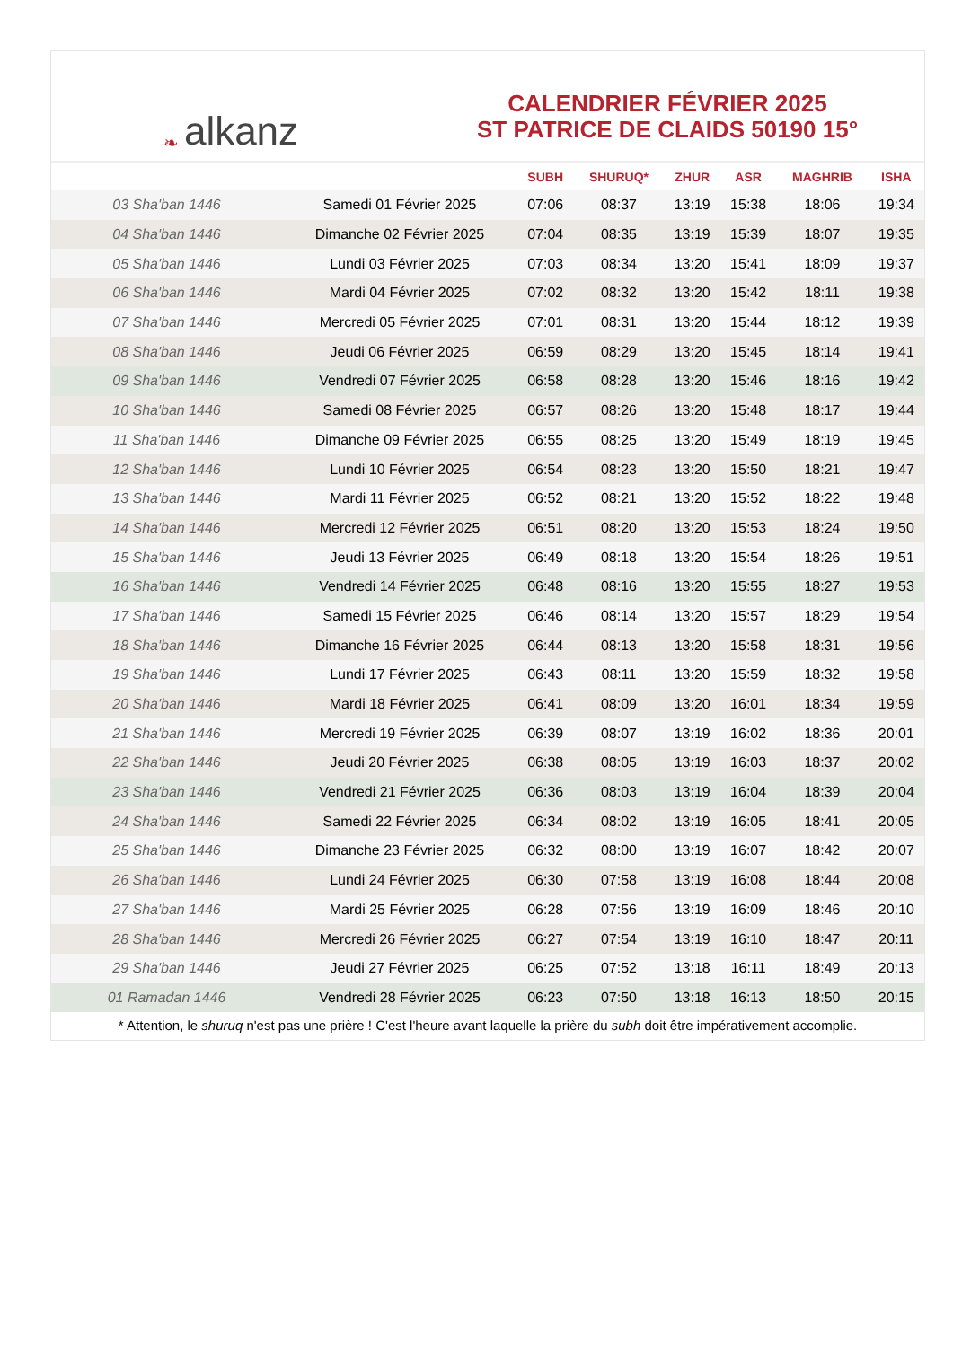❧ alkanz
CALENDRIER FÉVRIER 2025
ST PATRICE DE CLAIDS 50190 15°
| | | SUBH | SHURUQ* | ZHUR | ASR | MAGHRIB | ISHA |
| --- | --- | --- | --- | --- | --- | --- | --- |
| 03 Sha'ban 1446 | Samedi 01 Février 2025 | 07:06 | 08:37 | 13:19 | 15:38 | 18:06 | 19:34 |
| 04 Sha'ban 1446 | Dimanche 02 Février 2025 | 07:04 | 08:35 | 13:19 | 15:39 | 18:07 | 19:35 |
| 05 Sha'ban 1446 | Lundi 03 Février 2025 | 07:03 | 08:34 | 13:20 | 15:41 | 18:09 | 19:37 |
| 06 Sha'ban 1446 | Mardi 04 Février 2025 | 07:02 | 08:32 | 13:20 | 15:42 | 18:11 | 19:38 |
| 07 Sha'ban 1446 | Mercredi 05 Février 2025 | 07:01 | 08:31 | 13:20 | 15:44 | 18:12 | 19:39 |
| 08 Sha'ban 1446 | Jeudi 06 Février 2025 | 06:59 | 08:29 | 13:20 | 15:45 | 18:14 | 19:41 |
| 09 Sha'ban 1446 | Vendredi 07 Février 2025 | 06:58 | 08:28 | 13:20 | 15:46 | 18:16 | 19:42 |
| 10 Sha'ban 1446 | Samedi 08 Février 2025 | 06:57 | 08:26 | 13:20 | 15:48 | 18:17 | 19:44 |
| 11 Sha'ban 1446 | Dimanche 09 Février 2025 | 06:55 | 08:25 | 13:20 | 15:49 | 18:19 | 19:45 |
| 12 Sha'ban 1446 | Lundi 10 Février 2025 | 06:54 | 08:23 | 13:20 | 15:50 | 18:21 | 19:47 |
| 13 Sha'ban 1446 | Mardi 11 Février 2025 | 06:52 | 08:21 | 13:20 | 15:52 | 18:22 | 19:48 |
| 14 Sha'ban 1446 | Mercredi 12 Février 2025 | 06:51 | 08:20 | 13:20 | 15:53 | 18:24 | 19:50 |
| 15 Sha'ban 1446 | Jeudi 13 Février 2025 | 06:49 | 08:18 | 13:20 | 15:54 | 18:26 | 19:51 |
| 16 Sha'ban 1446 | Vendredi 14 Février 2025 | 06:48 | 08:16 | 13:20 | 15:55 | 18:27 | 19:53 |
| 17 Sha'ban 1446 | Samedi 15 Février 2025 | 06:46 | 08:14 | 13:20 | 15:57 | 18:29 | 19:54 |
| 18 Sha'ban 1446 | Dimanche 16 Février 2025 | 06:44 | 08:13 | 13:20 | 15:58 | 18:31 | 19:56 |
| 19 Sha'ban 1446 | Lundi 17 Février 2025 | 06:43 | 08:11 | 13:20 | 15:59 | 18:32 | 19:58 |
| 20 Sha'ban 1446 | Mardi 18 Février 2025 | 06:41 | 08:09 | 13:20 | 16:01 | 18:34 | 19:59 |
| 21 Sha'ban 1446 | Mercredi 19 Février 2025 | 06:39 | 08:07 | 13:19 | 16:02 | 18:36 | 20:01 |
| 22 Sha'ban 1446 | Jeudi 20 Février 2025 | 06:38 | 08:05 | 13:19 | 16:03 | 18:37 | 20:02 |
| 23 Sha'ban 1446 | Vendredi 21 Février 2025 | 06:36 | 08:03 | 13:19 | 16:04 | 18:39 | 20:04 |
| 24 Sha'ban 1446 | Samedi 22 Février 2025 | 06:34 | 08:02 | 13:19 | 16:05 | 18:41 | 20:05 |
| 25 Sha'ban 1446 | Dimanche 23 Février 2025 | 06:32 | 08:00 | 13:19 | 16:07 | 18:42 | 20:07 |
| 26 Sha'ban 1446 | Lundi 24 Février 2025 | 06:30 | 07:58 | 13:19 | 16:08 | 18:44 | 20:08 |
| 27 Sha'ban 1446 | Mardi 25 Février 2025 | 06:28 | 07:56 | 13:19 | 16:09 | 18:46 | 20:10 |
| 28 Sha'ban 1446 | Mercredi 26 Février 2025 | 06:27 | 07:54 | 13:19 | 16:10 | 18:47 | 20:11 |
| 29 Sha'ban 1446 | Jeudi 27 Février 2025 | 06:25 | 07:52 | 13:18 | 16:11 | 18:49 | 20:13 |
| 01 Ramadan 1446 | Vendredi 28 Février 2025 | 06:23 | 07:50 | 13:18 | 16:13 | 18:50 | 20:15 |
* Attention, le shuruq n'est pas une prière ! C'est l'heure avant laquelle la prière du subh doit être impérativement accomplie.